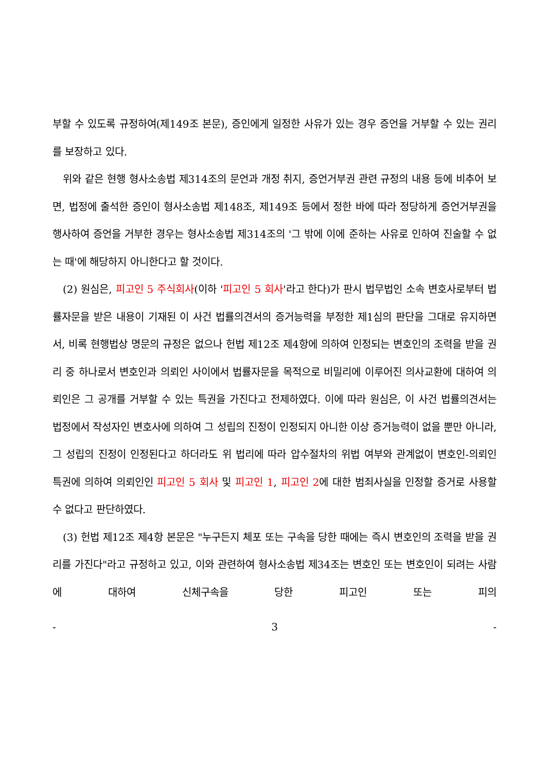부할 수 있도록 규정하여(제149조 본문), 증인에게 일정한 사유가 있는 경우 증언을 거부할 수 있는 권리를 보장하고 있다.
위와 같은 현행 형사소송법 제314조의 문언과 개정 취지, 증언거부권 관련 규정의 내용 등에 비추어 보면, 법정에 출석한 증인이 형사소송법 제148조, 제149조 등에서 정한 바에 따라 정당하게 증언거부권을 행사하여 증언을 거부한 경우는 형사소송법 제314조의 '그 밖에 이에 준하는 사유로 인하여 진술할 수 없는 때'에 해당하지 아니한다고 할 것이다.
(2) 원심은, 피고인 5 주식회사(이하 '피고인 5 회사'라고 한다)가 판시 법무법인 소속 변호사로부터 법률자문을 받은 내용이 기재된 이 사건 법률의견서의 증거능력을 부정한 제1심의 판단을 그대로 유지하면서, 비록 현행법상 명문의 규정은 없으나 헌법 제12조 제4항에 의하여 인정되는 변호인의 조력을 받을 권리 중 하나로서 변호인과 의뢰인 사이에서 법률자문을 목적으로 비밀리에 이루어진 의사교환에 대하여 의뢰인은 그 공개를 거부할 수 있는 특권을 가진다고 전제하였다. 이에 따라 원심은, 이 사건 법률의견서는 법정에서 작성자인 변호사에 의하여 그 성립의 진정이 인정되지 아니한 이상 증거능력이 없을 뿐만 아니라, 그 성립의 진정이 인정된다고 하더라도 위 법리에 따라 압수절차의 위법 여부와 관계없이 변호인-의뢰인 특권에 의하여 의뢰인인 피고인 5 회사 및 피고인 1, 피고인 2에 대한 범죄사실을 인정할 증거로 사용할 수 없다고 판단하였다.
(3) 헌법 제12조 제4항 본문은 "누구든지 체포 또는 구속을 당한 때에는 즉시 변호인의 조력을 받을 권리를 가진다"라고 규정하고 있고, 이와 관련하여 형사소송법 제34조는 변호인 또는 변호인이 되려는 사람에 대하여 신체구속을 당한 피고인 또는 피의
- 3 -